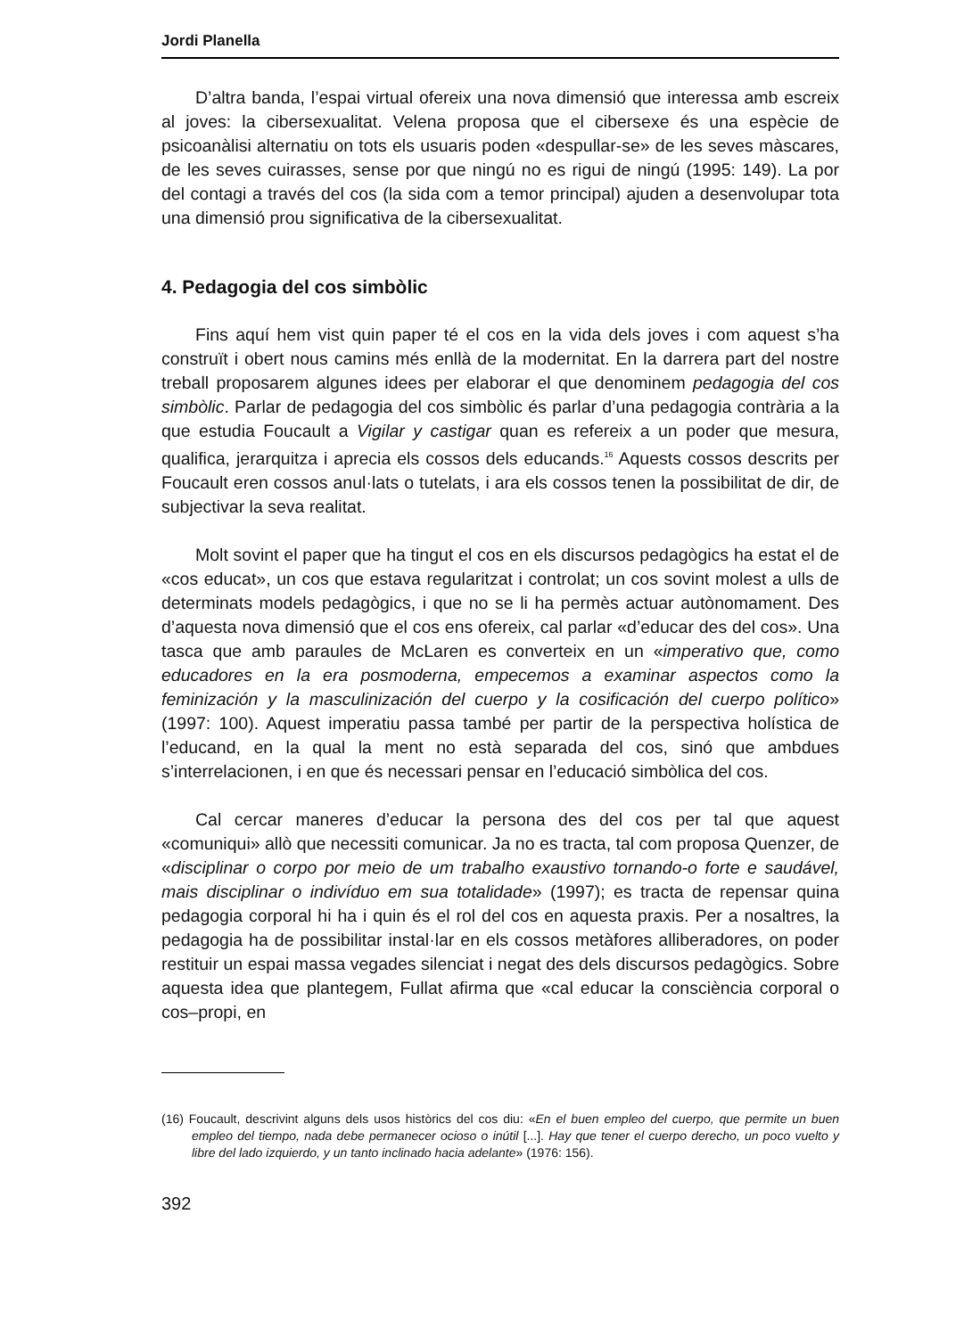Jordi Planella
D’altra banda, l’espai virtual ofereix una nova dimensió que interessa amb escreix al joves: la cibersexualitat. Velena proposa que el cibersexe és una espècie de psicoanàlisi alternatiu on tots els usuaris poden «despullar-se» de les seves màscares, de les seves cuirasses, sense por que ningú no es rigui de ningú (1995: 149). La por del contagi a través del cos (la sida com a temor principal) ajuden a desenvolupar tota una dimensió prou significativa de la cibersexualitat.
4. Pedagogia del cos simbòlic
Fins aquí hem vist quin paper té el cos en la vida dels joves i com aquest s’ha construït i obert nous camins més enllà de la modernitat. En la darrera part del nostre treball proposarem algunes idees per elaborar el que denominem pedagogia del cos simbòlic. Parlar de pedagogia del cos simbòlic és parlar d’una pedagogia contrària a la que estudia Foucault a Vigilar y castigar quan es refereix a un poder que mesura, qualifica, jerarquitza i aprecia els cossos dels educands.<sup>16</sup> Aquests cossos descrits per Foucault eren cossos anul·lats o tutelats, i ara els cossos tenen la possibilitat de dir, de subjectivar la seva realitat.
Molt sovint el paper que ha tingut el cos en els discursos pedagògics ha estat el de «cos educat», un cos que estava regularitzat i controlat; un cos sovint molest a ulls de determinats models pedagògics, i que no se li ha permès actuar autònomament. Des d’aquesta nova dimensió que el cos ens ofereix, cal parlar «d’educar des del cos». Una tasca que amb paraules de McLaren es converteix en un «imperativo que, como educadores en la era posmoderna, empecemos a examinar aspectos como la feminización y la masculinización del cuerpo y la cosificación del cuerpo político» (1997: 100). Aquest imperatiu passa també per partir de la perspectiva holística de l’educand, en la qual la ment no està separada del cos, sinó que ambdues s’interrelacionen, i en que és necessari pensar en l’educació simbòlica del cos.
Cal cercar maneres d’educar la persona des del cos per tal que aquest «comuniqui» allò que necessiti comunicar. Ja no es tracta, tal com proposa Quenzer, de «disciplinar o corpo por meio de um trabalho exaustivo tornando-o forte e saudável, mais disciplinar o indivíduo em sua totalidade» (1997); es tracta de repensar quina pedagogia corporal hi ha i quin és el rol del cos en aquesta praxis. Per a nosaltres, la pedagogia ha de possibilitar instal·lar en els cossos metàfores alliberadores, on poder restituir un espai massa vegades silenciat i negat des dels discursos pedagògics. Sobre aquesta idea que plantegem, Fullat afirma que «cal educar la consciència corporal o cos–propi, en
(16) Foucault, descrivint alguns dels usos històrics del cos diu: «En el buen empleo del cuerpo, que permite un buen empleo del tiempo, nada debe permanecer ocioso o inútil [...]. Hay que tener el cuerpo derecho, un poco vuelto y libre del lado izquierdo, y un tanto inclinado hacia adelante» (1976: 156).
392